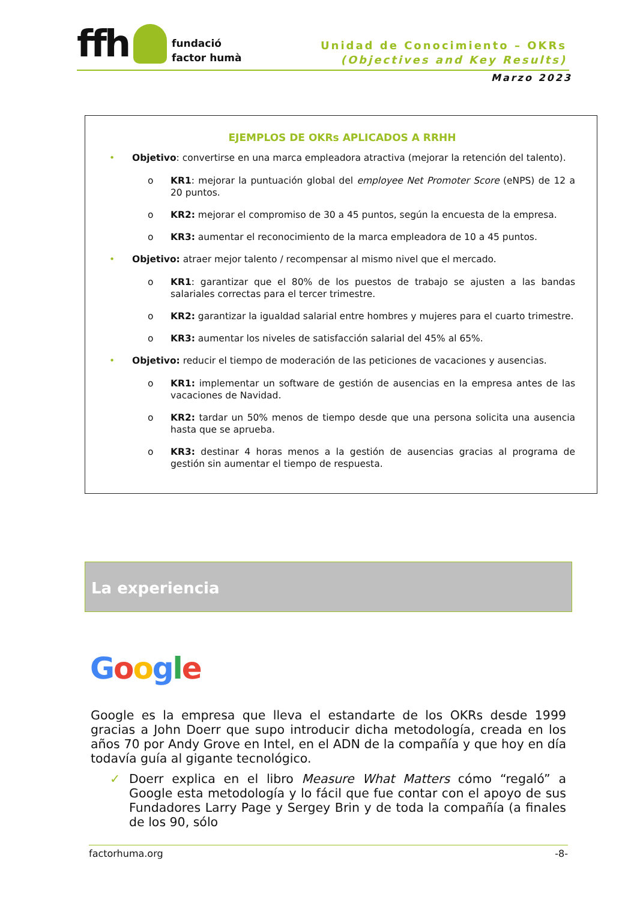ffh fundació
factor humà
Unidad de Conocimiento – OKRs
(Objectives and Key Results)
Marzo 2023
EJEMPLOS DE OKRs APLICADOS A RRHH
• Objetivo: convertirse en una marca empleadora atractiva (mejorar la retención del talento).
o KR1: mejorar la puntuación global del employee Net Promoter Score (eNPS) de 12 a 20 puntos.
o KR2: mejorar el compromiso de 30 a 45 puntos, según la encuesta de la empresa.
o KR3: aumentar el reconocimiento de la marca empleadora de 10 a 45 puntos.
• Objetivo: atraer mejor talento / recompensar al mismo nivel que el mercado.
o KR1: garantizar que el 80% de los puestos de trabajo se ajusten a las bandas salariales correctas para el tercer trimestre.
o KR2: garantizar la igualdad salarial entre hombres y mujeres para el cuarto trimestre.
o KR3: aumentar los niveles de satisfacción salarial del 45% al 65%.
• Objetivo: reducir el tiempo de moderación de las peticiones de vacaciones y ausencias.
o KR1: implementar un software de gestión de ausencias en la empresa antes de las vacaciones de Navidad.
o KR2: tardar un 50% menos de tiempo desde que una persona solicita una ausencia hasta que se aprueba.
o KR3: destinar 4 horas menos a la gestión de ausencias gracias al programa de gestión sin aumentar el tiempo de respuesta.
La experiencia
Google
Google es la empresa que lleva el estandarte de los OKRs desde 1999 gracias a John Doerr que supo introducir dicha metodología, creada en los años 70 por Andy Grove en Intel, en el ADN de la compañía y que hoy en día todavía guía al gigante tecnológico.
✓ Doerr explica en el libro Measure What Matters cómo “regaló” a Google esta metodología y lo fácil que fue contar con el apoyo de sus Fundadores Larry Page y Sergey Brin y de toda la compañía (a finales de los 90, sólo
factorhuma.org -8-